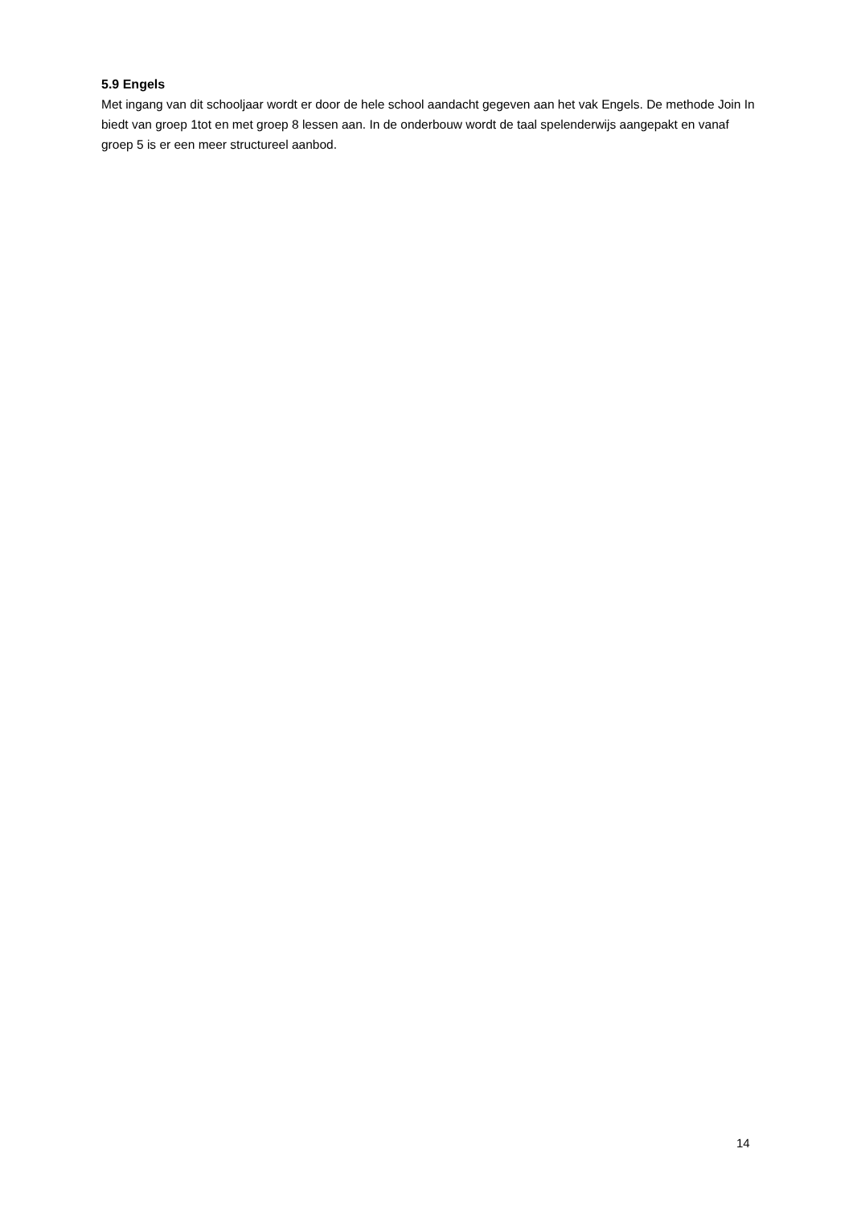5.9 Engels
Met ingang van dit schooljaar wordt er door de hele school aandacht gegeven aan het vak Engels. De methode Join In biedt van groep 1tot en met groep 8 lessen aan. In de onderbouw wordt de taal spelenderwijs aangepakt en vanaf groep 5 is er een meer structureel aanbod.
14